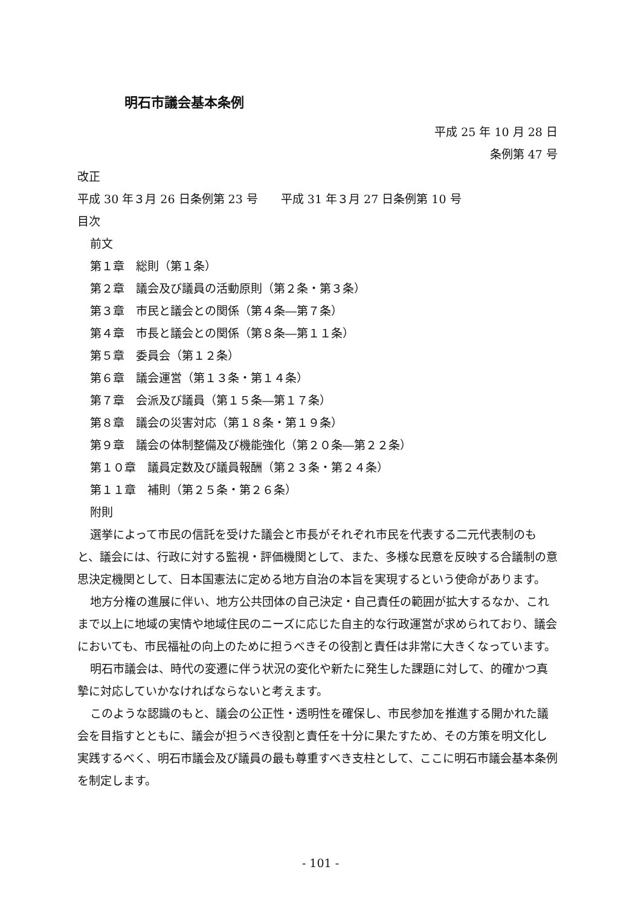明石市議会基本条例
平成 25 年 10 月 28 日
条例第 47 号
改正
平成 30 年３月 26 日条例第 23 号　　平成 31 年３月 27 日条例第 10 号
目次
前文
第１章　総則（第１条）
第２章　議会及び議員の活動原則（第２条・第３条）
第３章　市民と議会との関係（第４条―第７条）
第４章　市長と議会との関係（第８条―第１１条）
第５章　委員会（第１２条）
第６章　議会運営（第１３条・第１４条）
第７章　会派及び議員（第１５条―第１７条）
第８章　議会の災害対応（第１８条・第１９条）
第９章　議会の体制整備及び機能強化（第２０条―第２２条）
第１０章　議員定数及び議員報酬（第２３条・第２４条）
第１１章　補則（第２５条・第２６条）
附則
選挙によって市民の信託を受けた議会と市長がそれぞれ市民を代表する二元代表制のもと、議会には、行政に対する監視・評価機関として、また、多様な民意を反映する合議制の意思決定機関として、日本国憲法に定める地方自治の本旨を実現するという使命があります。
地方分権の進展に伴い、地方公共団体の自己決定・自己責任の範囲が拡大するなか、これまで以上に地域の実情や地域住民のニーズに応じた自主的な行政運営が求められており、議会においても、市民福祉の向上のために担うべきその役割と責任は非常に大きくなっています。
明石市議会は、時代の変遷に伴う状況の変化や新たに発生した課題に対して、的確かつ真摯に対応していかなければならないと考えます。
このような認識のもと、議会の公正性・透明性を確保し、市民参加を推進する開かれた議会を目指すとともに、議会が担うべき役割と責任を十分に果たすため、その方策を明文化し実践するべく、明石市議会及び議員の最も尊重すべき支柱として、ここに明石市議会基本条例を制定します。
- 101 -